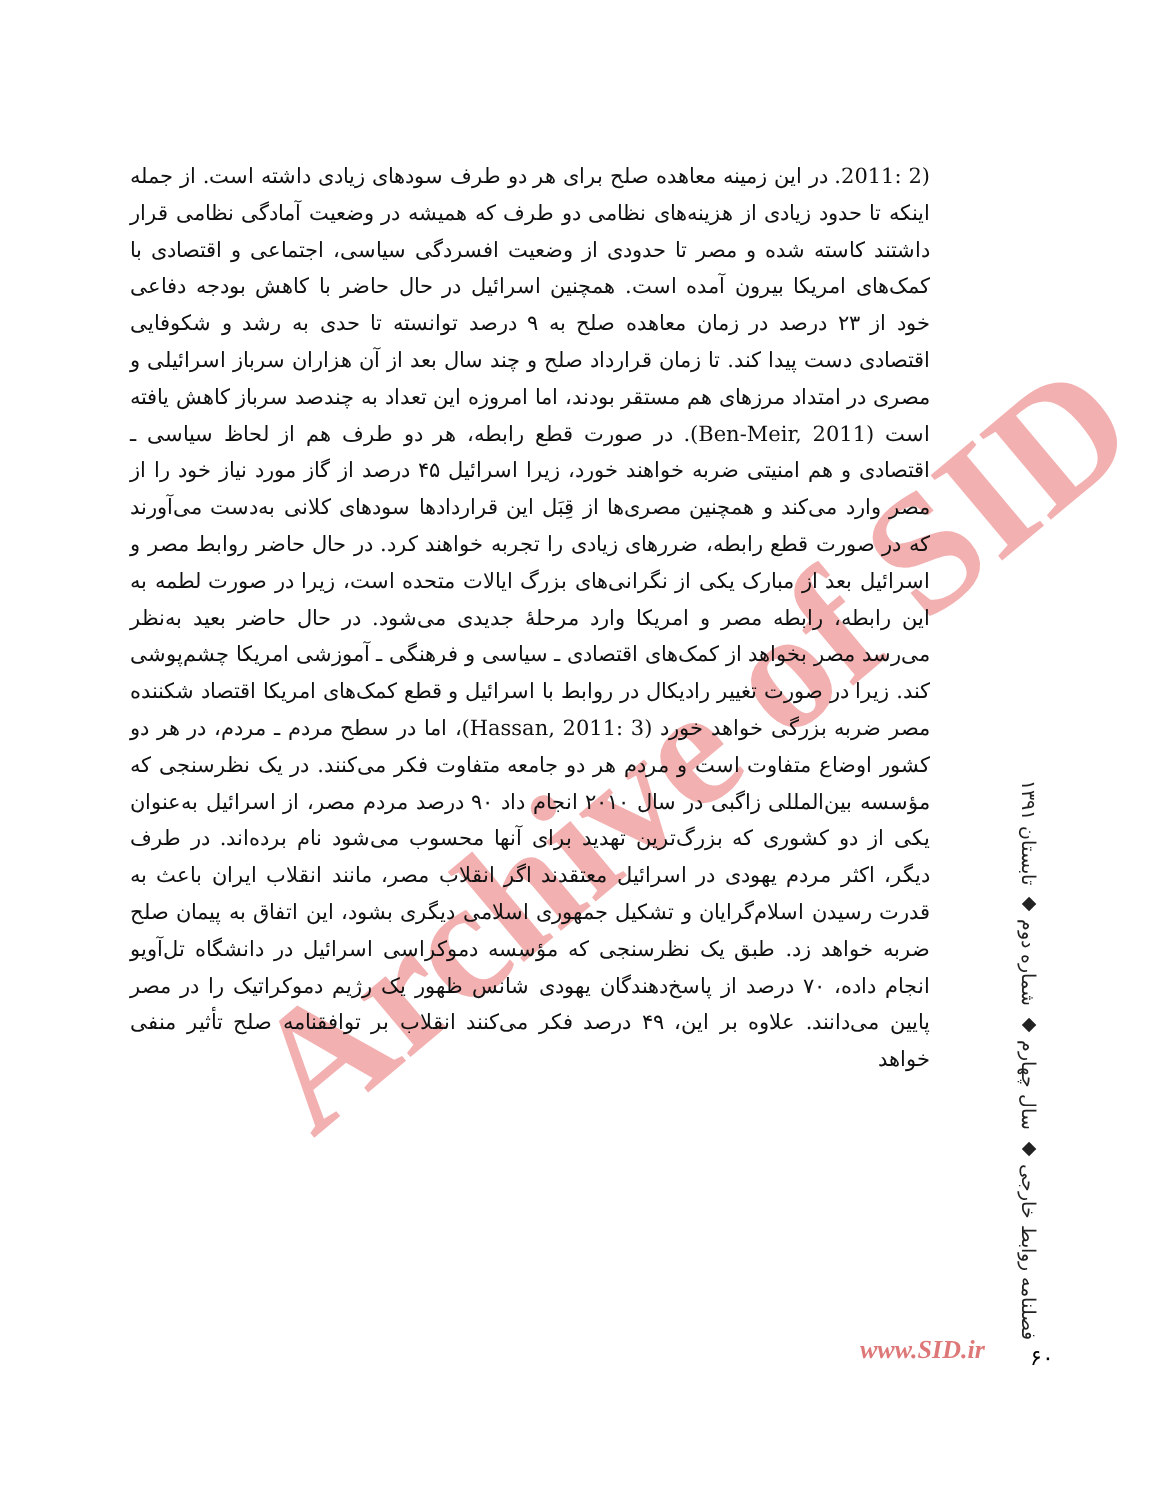Archive of SID
(2 :2011. در این زمینه معاهده صلح برای هر دو طرف سودهای زیادی داشته است. از جمله اینکه تا حدود زیادی از هزینه‌های نظامی دو طرف که همیشه در وضعیت آمادگی نظامی قرار داشتند کاسته شده و مصر تا حدودی از وضعیت افسردگی سیاسی، اجتماعی و اقتصادی با کمک‌های امریکا بیرون آمده است. همچنین اسرائیل در حال حاضر با کاهش بودجه دفاعی خود از ۲۳ درصد در زمان معاهده صلح به ۹ درصد توانسته تا حدی به رشد و شکوفایی اقتصادی دست پیدا کند. تا زمان قرارداد صلح و چند سال بعد از آن هزاران سرباز اسرائیلی و مصری در امتداد مرزهای هم مستقر بودند، اما امروزه این تعداد به چندصد سرباز کاهش یافته است (Ben-Meir, 2011). در صورت قطع رابطه، هر دو طرف هم از لحاظ سیاسی ـ اقتصادی و هم امنیتی ضربه خواهند خورد، زیرا اسرائیل ۴۵ درصد از گاز مورد نیاز خود را از مصر وارد می‌کند و همچنین مصری‌ها از قِبَل این قراردادها سودهای کلانی به‌دست می‌آورند که در صورت قطع رابطه، ضررهای زیادی را تجربه خواهند کرد. در حال حاضر روابط مصر و اسرائیل بعد از مبارک یکی از نگرانی‌های بزرگ ایالات متحده است، زیرا در صورت لطمه به این رابطه، رابطه مصر و امریکا وارد مرحلهٔ جدیدی می‌شود. در حال حاضر بعید به‌نظر می‌رسد مصر بخواهد از کمک‌های اقتصادی ـ سیاسی و فرهنگی ـ آموزشی امریکا چشم‌پوشی کند. زیرا در صورت تغییر رادیکال در روابط با اسرائیل و قطع کمک‌های امریکا اقتصاد شکننده مصر ضربه بزرگی خواهد خورد (Hassan, 2011: 3)، اما در سطح مردم ـ مردم، در هر دو کشور اوضاع متفاوت است و مردم هر دو جامعه متفاوت فکر می‌کنند. در یک نظرسنجی که مؤسسه بین‌المللی زاگبی در سال ۲۰۱۰ انجام داد ۹۰ درصد مردم مصر، از اسرائیل به‌عنوان یکی از دو کشوری که بزرگ‌ترین تهدید برای آنها محسوب می‌شود نام برده‌اند. در طرف دیگر، اکثر مردم یهودی در اسرائیل معتقدند اگر انقلاب مصر، مانند انقلاب ایران باعث به قدرت رسیدن اسلام‌گرایان و تشکیل جمهوری اسلامی دیگری بشود، این اتفاق به پیمان صلح ضربه خواهد زد. طبق یک نظرسنجی که مؤسسه دموکراسی اسرائیل در دانشگاه تل‌آویو انجام داده، ۷۰ درصد از پاسخ‌دهندگان یهودی شانس ظهور یک رژیم دموکراتیک را در مصر پایین می‌دانند. علاوه بر این، ۴۹ درصد فکر می‌کنند انقلاب بر توافقنامه صلح تأثیر منفی خواهد
www.SID.ir
فصلنامه روابط خارجی ◆ سال چهارم ◆ شماره دوم ◆ تابستان ۱۳۹۱
۶۰